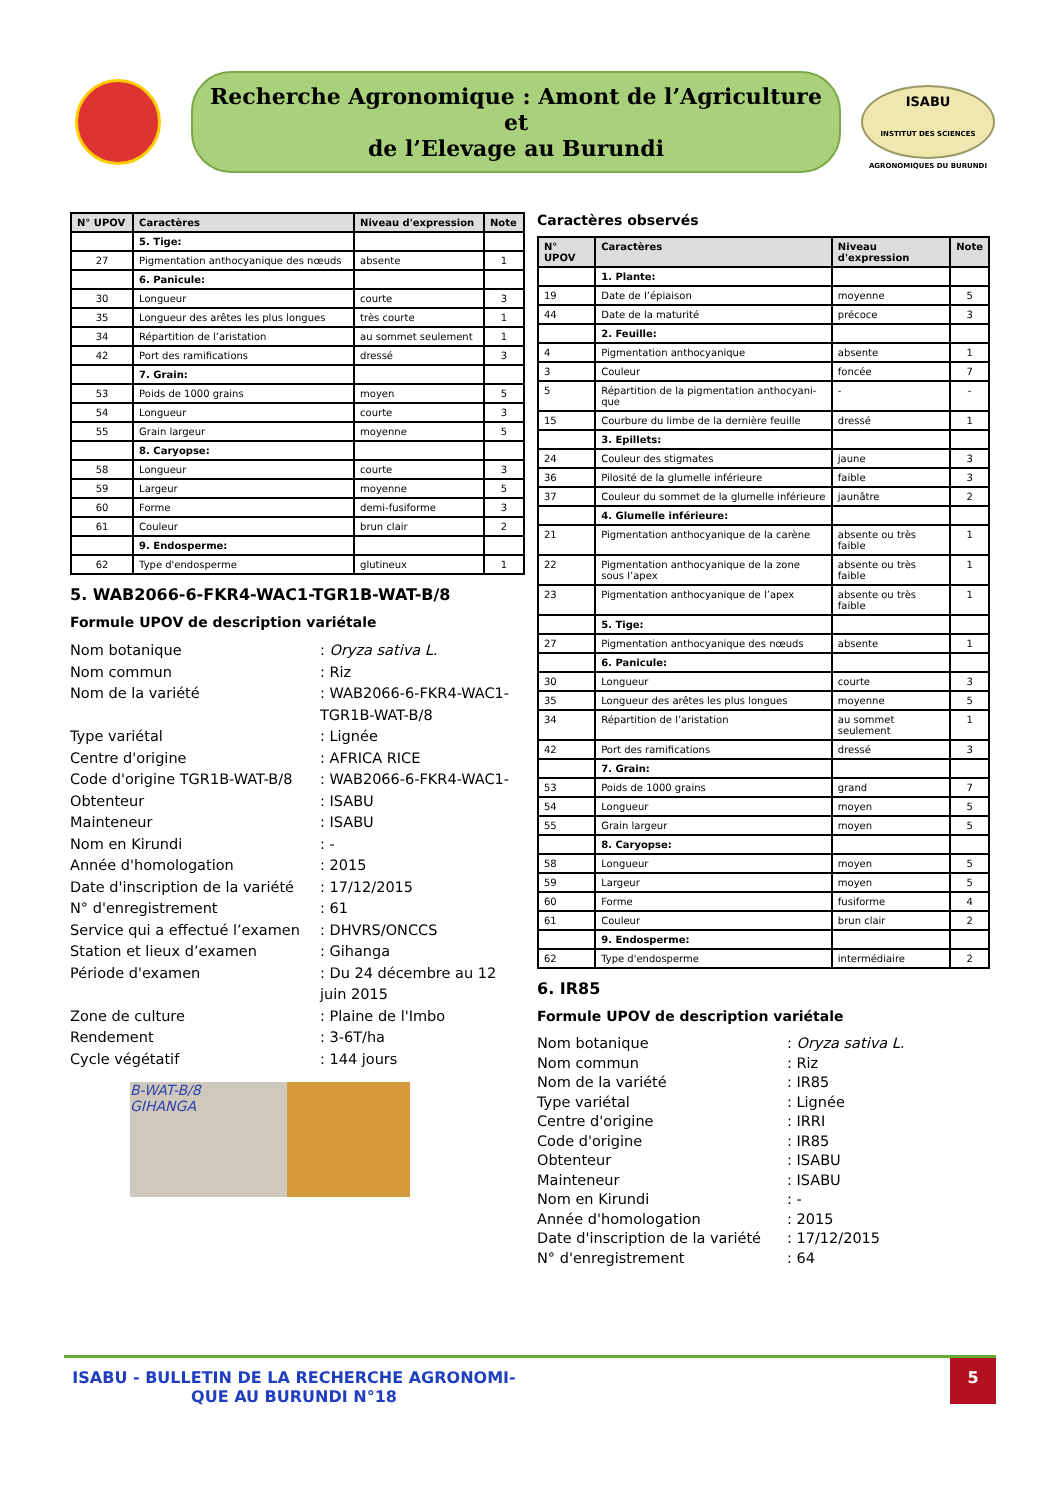Recherche Agronomique : Amont de l’Agriculture et
de l’Elevage au Burundi
ISABU
INSTITUT DES SCIENCES AGRONOMIQUES DU BURUNDI
| N° UPOV | Caractères | Niveau d'expression | Note |
| --- | --- | --- | --- |
| | 5. Tige: | | |
| 27 | Pigmentation anthocyanique des nœuds | absente | 1 |
| | 6. Panicule: | | |
| 30 | Longueur | courte | 3 |
| 35 | Longueur des arêtes les plus longues | très courte | 1 |
| 34 | Répartition de l’aristation | au sommet seulement | 1 |
| 42 | Port des ramifications | dressé | 3 |
| | 7. Grain: | | |
| 53 | Poids de 1000 grains | moyen | 5 |
| 54 | Longueur | courte | 3 |
| 55 | Grain largeur | moyenne | 5 |
| | 8. Caryopse: | | |
| 58 | Longueur | courte | 3 |
| 59 | Largeur | moyenne | 5 |
| 60 | Forme | demi-fusiforme | 3 |
| 61 | Couleur | brun clair | 2 |
| | 9. Endosperme: | | |
| 62 | Type d'endosperme | glutineux | 1 |
5. WAB2066-6-FKR4-WAC1-TGR1B-WAT-B/8
Formule UPOV de description variétale
Nom botanique
: Oryza sativa L.
Nom commun
: Riz
Nom de la variété
: WAB2066-6-FKR4-WAC1-TGR1B-WAT-B/8
Type variétal
: Lignée
Centre d'origine
: AFRICA RICE
Code d'origine TGR1B-WAT-B/8
: WAB2066-6-FKR4-WAC1-
Obtenteur
: ISABU
Mainteneur
: ISABU
Nom en Kirundi
: -
Année d'homologation
: 2015
Date d'inscription de la variété
: 17/12/2015
N° d'enregistrement
: 61
Service qui a effectué l’examen
: DHVRS/ONCCS
Station et lieux d’examen
: Gihanga
Période d'examen
: Du 24 décembre au 12 juin 2015
Zone de culture
: Plaine de l'Imbo
Rendement
: 3-6T/ha
Cycle végétatif
: 144 jours
B-WAT-B/8
GIHANGA
Caractères observés
| N° UPOV | Caractères | Niveau d'expression | Note |
| --- | --- | --- | --- |
| | 1. Plante: | | |
| 19 | Date de l’épiaison | moyenne | 5 |
| 44 | Date de la maturité | précoce | 3 |
| | 2. Feuille: | | |
| 4 | Pigmentation anthocyanique | absente | 1 |
| 3 | Couleur | foncée | 7 |
| 5 | Répartition de la pigmentation anthocyani-que | - | - |
| 15 | Courbure du limbe de la dernière feuille | dressé | 1 |
| | 3. Epillets: | | |
| 24 | Couleur des stigmates | jaune | 3 |
| 36 | Pilosité de la glumelle inférieure | faible | 3 |
| 37 | Couleur du sommet de la glumelle inférieure | jaunâtre | 2 |
| | 4. Glumelle inférieure: | | |
| 21 | Pigmentation anthocyanique de la carène | absente ou très faible | 1 |
| 22 | Pigmentation anthocyanique de la zone sous l’apex | absente ou très faible | 1 |
| 23 | Pigmentation anthocyanique de l’apex | absente ou très faible | 1 |
| | 5. Tige: | | |
| 27 | Pigmentation anthocyanique des nœuds | absente | 1 |
| | 6. Panicule: | | |
| 30 | Longueur | courte | 3 |
| 35 | Longueur des arêtes les plus longues | moyenne | 5 |
| 34 | Répartition de l’aristation | au sommet seulement | 1 |
| 42 | Port des ramifications | dressé | 3 |
| | 7. Grain: | | |
| 53 | Poids de 1000 grains | grand | 7 |
| 54 | Longueur | moyen | 5 |
| 55 | Grain largeur | moyen | 5 |
| | 8. Caryopse: | | |
| 58 | Longueur | moyen | 5 |
| 59 | Largeur | moyen | 5 |
| 60 | Forme | fusiforme | 4 |
| 61 | Couleur | brun clair | 2 |
| | 9. Endosperme: | | |
| 62 | Type d'endosperme | intermédiaire | 2 |
6. IR85
Formule UPOV de description variétale
Nom botanique
: Oryza sativa L.
Nom commun
: Riz
Nom de la variété
: IR85
Type variétal
: Lignée
Centre d'origine
: IRRI
Code d'origine
: IR85
Obtenteur
: ISABU
Mainteneur
: ISABU
Nom en Kirundi
: -
Année d'homologation
: 2015
Date d'inscription de la variété
: 17/12/2015
N° d'enregistrement
: 64
ISABU - BULLETIN DE LA RECHERCHE AGRONOMI-QUE AU BURUNDI N°18
5